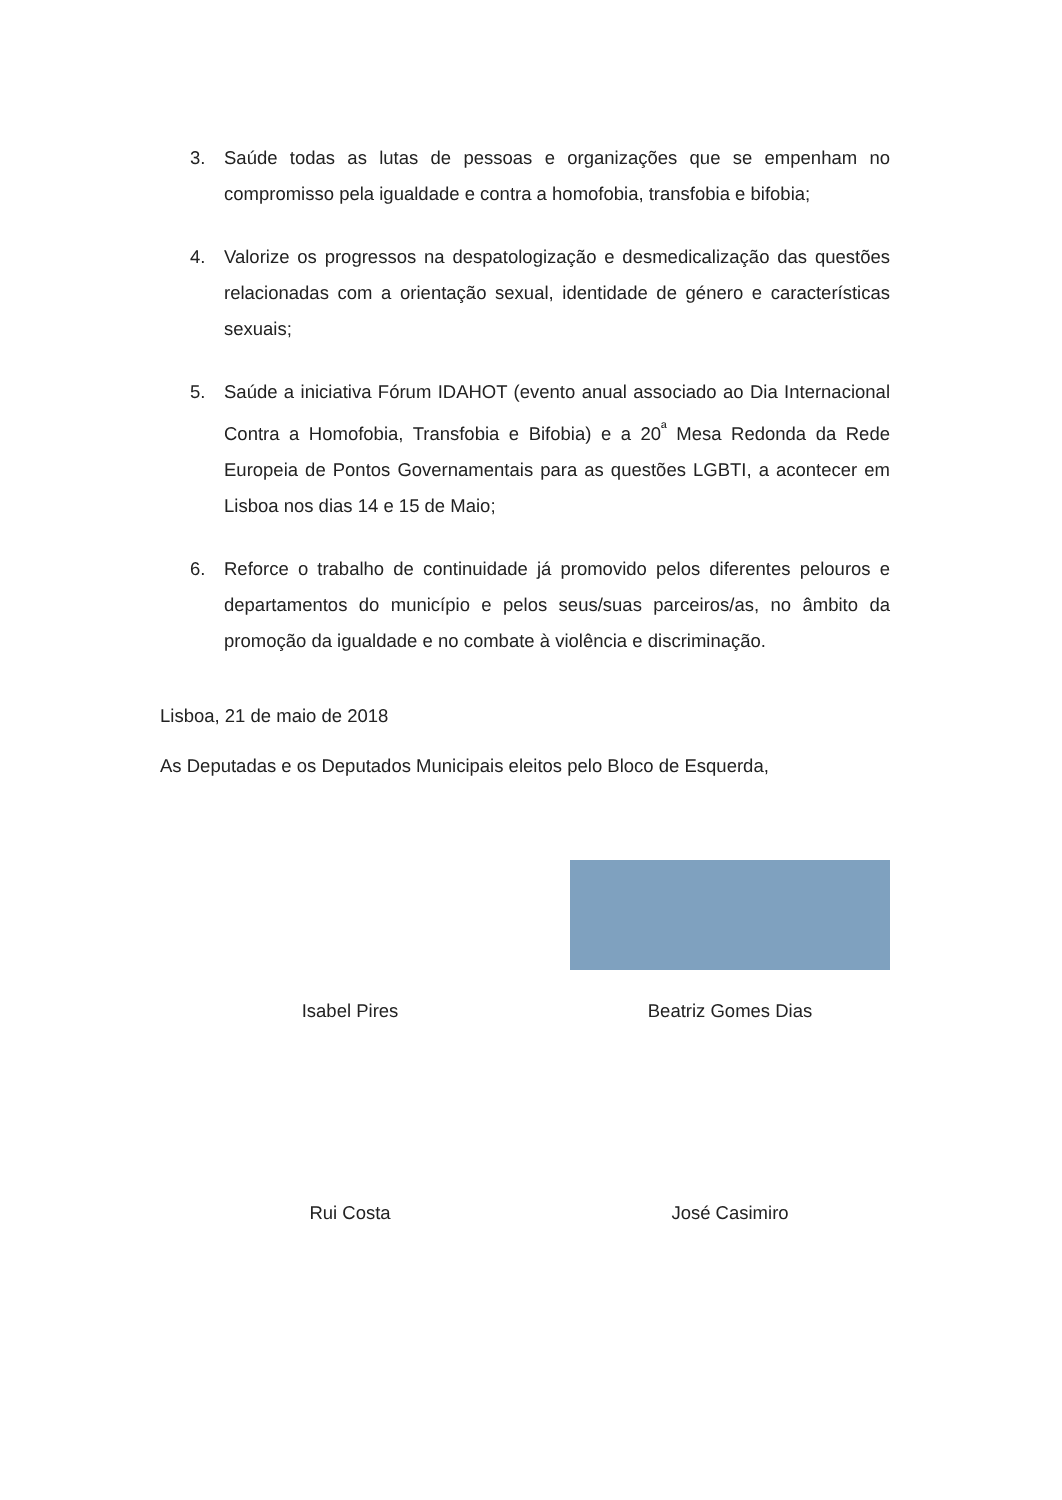3. Saúde todas as lutas de pessoas e organizações que se empenham no compromisso pela igualdade e contra a homofobia, transfobia e bifobia;
4. Valorize os progressos na despatologização e desmedicalização das questões relacionadas com a orientação sexual, identidade de género e características sexuais;
5. Saúde a iniciativa Fórum IDAHOT (evento anual associado ao Dia Internacional Contra a Homofobia, Transfobia e Bifobia) e a 20<sup>ª</sup> Mesa Redonda da Rede Europeia de Pontos Governamentais para as questões LGBTI, a acontecer em Lisboa nos dias 14 e 15 de Maio;
6. Reforce o trabalho de continuidade já promovido pelos diferentes pelouros e departamentos do município e pelos seus/suas parceiros/as, no âmbito da promoção da igualdade e no combate à violência e discriminação.
Lisboa, 21 de maio de 2018
As Deputadas e os Deputados Municipais eleitos pelo Bloco de Esquerda,
Isabel Pires
Beatriz Gomes Dias
Rui Costa
José Casimiro